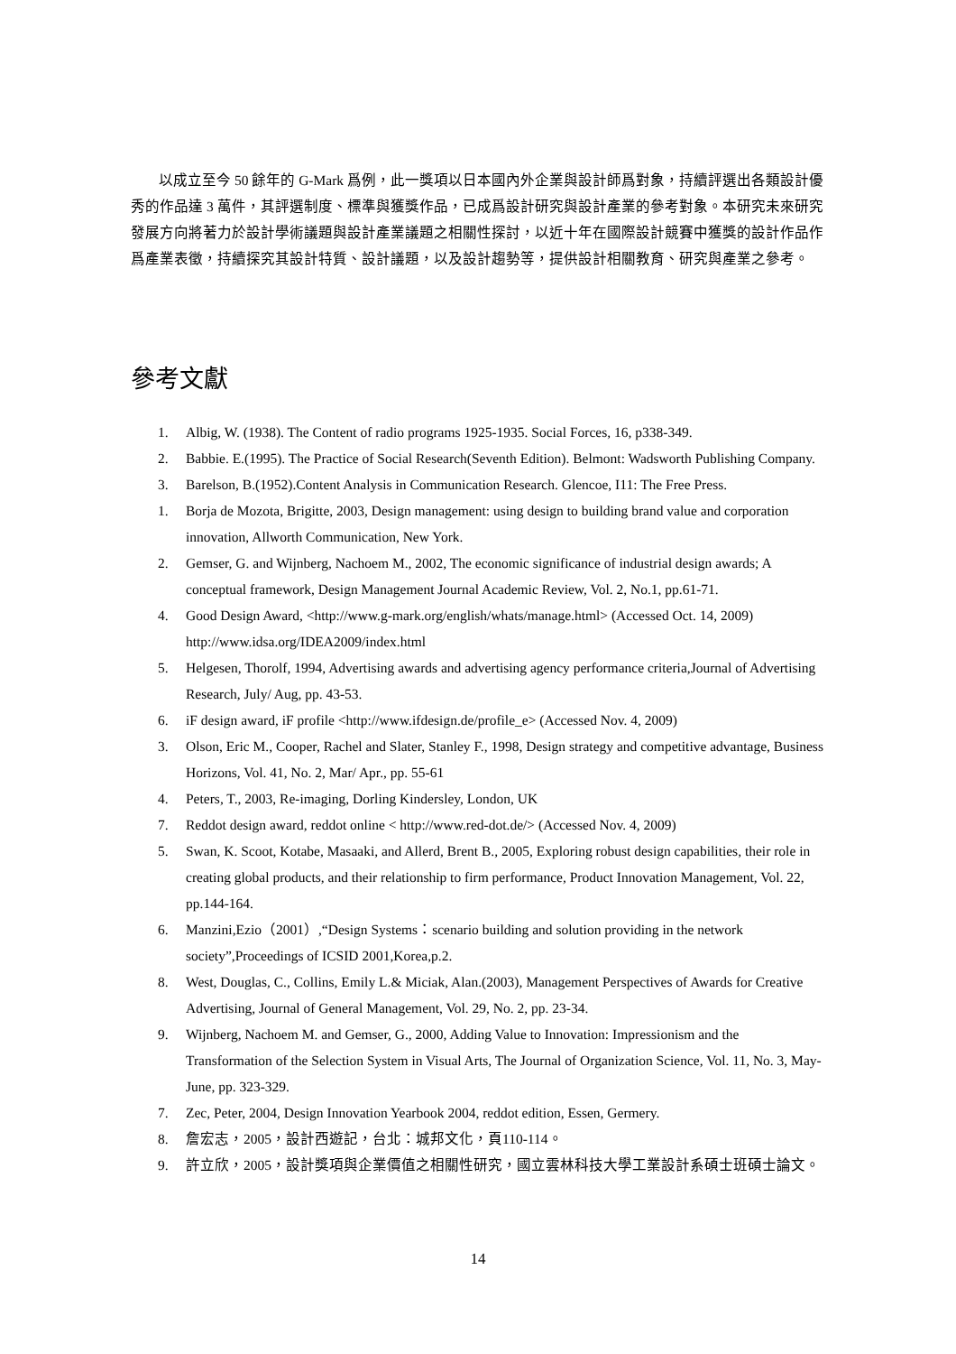以成立至今 50 餘年的 G-Mark 爲例，此一獎項以日本國內外企業與設計師爲對象，持續評選出各類設計優秀的作品達 3 萬件，其評選制度、標準與獲獎作品，已成爲設計研究與設計產業的參考對象。本研究未來研究發展方向將著力於設計學術議題與設計產業議題之相關性探討，以近十年在國際設計競賽中獲獎的設計作品作爲產業表徵，持續探究其設計特質、設計議題，以及設計趨勢等，提供設計相關教育、研究與產業之參考。
參考文獻
1. Albig, W. (1938). The Content of radio programs 1925-1935. Social Forces, 16, p338-349.
2. Babbie. E.(1995). The Practice of Social Research(Seventh Edition). Belmont: Wadsworth Publishing Company.
3. Barelson, B.(1952).Content Analysis in Communication Research. Glencoe, I11: The Free Press.
1. Borja de Mozota, Brigitte, 2003, Design management: using design to building brand value and corporation innovation, Allworth Communication, New York.
2. Gemser, G. and Wijnberg, Nachoem M., 2002, The economic significance of industrial design awards; A conceptual framework, Design Management Journal Academic Review, Vol. 2, No.1, pp.61-71.
4. Good Design Award, <http://www.g-mark.org/english/whats/manage.html> (Accessed Oct. 14, 2009) http://www.idsa.org/IDEA2009/index.html
5. Helgesen, Thorolf, 1994, Advertising awards and advertising agency performance criteria,Journal of Advertising Research, July/ Aug, pp. 43-53.
6. iF design award, iF profile <http://www.ifdesign.de/profile_e> (Accessed Nov. 4, 2009)
3. Olson, Eric M., Cooper, Rachel and Slater, Stanley F., 1998, Design strategy and competitive advantage, Business Horizons, Vol. 41, No. 2, Mar/ Apr., pp. 55-61
4. Peters, T., 2003, Re-imaging, Dorling Kindersley, London, UK
7. Reddot design award, reddot online < http://www.red-dot.de/> (Accessed Nov. 4, 2009)
5. Swan, K. Scoot, Kotabe, Masaaki, and Allerd, Brent B., 2005, Exploring robust design capabilities, their role in creating global products, and their relationship to firm performance, Product Innovation Management, Vol. 22, pp.144-164.
6. Manzini,Ezio（2001）,“Design Systems：scenario building and solution providing in the network society”,Proceedings of ICSID 2001,Korea,p.2.
8. West, Douglas, C., Collins, Emily L.& Miciak, Alan.(2003), Management Perspectives of Awards for Creative Advertising, Journal of General Management, Vol. 29, No. 2, pp. 23-34.
9. Wijnberg, Nachoem M. and Gemser, G., 2000, Adding Value to Innovation: Impressionism and the Transformation of the Selection System in Visual Arts, The Journal of Organization Science, Vol. 11, No. 3, May-June, pp. 323-329.
7. Zec, Peter, 2004, Design Innovation Yearbook 2004, reddot edition, Essen, Germery.
8. 詹宏志，2005，設計西遊記，台北：城邦文化，頁110-114。
9. 許立欣，2005，設計獎項與企業價值之相關性研究，國立雲林科技大學工業設計系碩士班碩士論文。
14